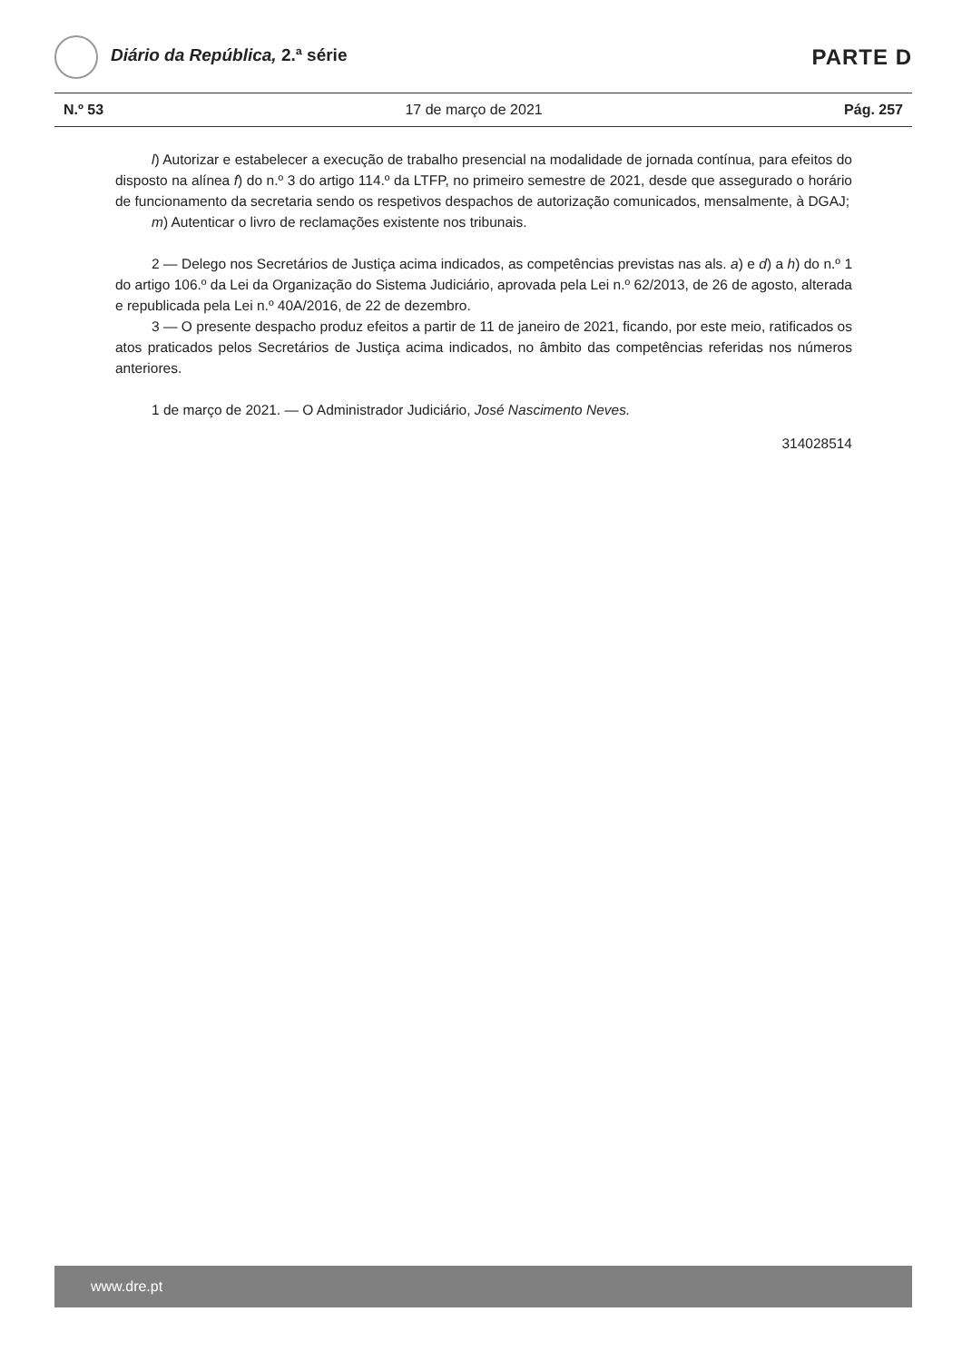Diário da República, 2.ª série
PARTE D
N.º 53 17 de março de 2021 Pág. 257
l) Autorizar e estabelecer a execução de trabalho presencial na modalidade de jornada contínua, para efeitos do disposto na alínea f) do n.º 3 do artigo 114.º da LTFP, no primeiro semestre de 2021, desde que assegurado o horário de funcionamento da secretaria sendo os respetivos despachos de autorização comunicados, mensalmente, à DGAJ;
m) Autenticar o livro de reclamações existente nos tribunais.
2 — Delego nos Secretários de Justiça acima indicados, as competências previstas nas als. a) e d) a h) do n.º 1 do artigo 106.º da Lei da Organização do Sistema Judiciário, aprovada pela Lei n.º 62/2013, de 26 de agosto, alterada e republicada pela Lei n.º 40A/2016, de 22 de dezembro.
3 — O presente despacho produz efeitos a partir de 11 de janeiro de 2021, ficando, por este meio, ratificados os atos praticados pelos Secretários de Justiça acima indicados, no âmbito das competências referidas nos números anteriores.
1 de março de 2021. — O Administrador Judiciário, José Nascimento Neves.
314028514
www.dre.pt